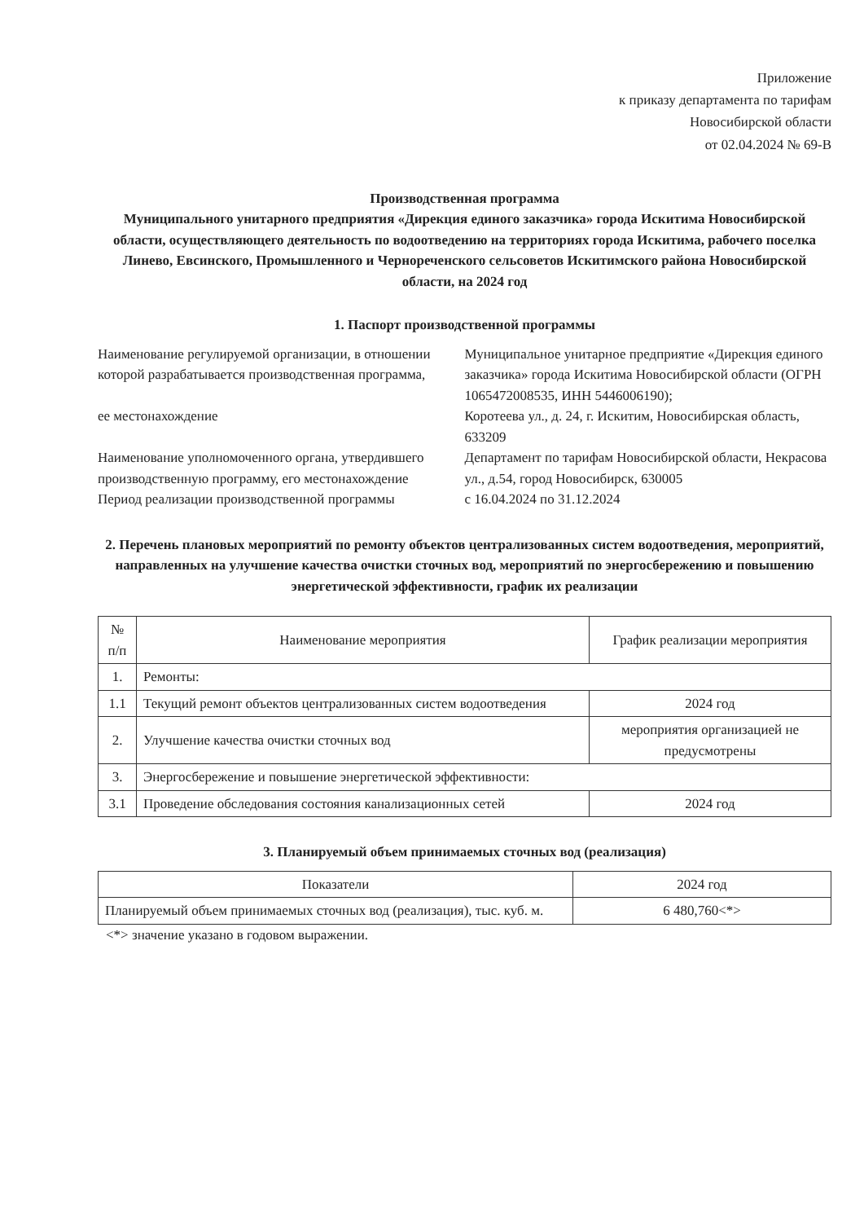Приложение
к приказу департамента по тарифам
Новосибирской области
от 02.04.2024 № 69-В
Производственная программа
Муниципального унитарного предприятия «Дирекция единого заказчика» города Искитима Новосибирской области, осуществляющего деятельность по водоотведению на территориях города Искитима, рабочего поселка Линево, Евсинского, Промышленного и Чернореченского сельсоветов Искитимского района Новосибирской области, на 2024 год
1. Паспорт производственной программы
| Наименование регулируемой организации, в отношении которой разрабатывается производственная программа, ее местонахождение | Муниципальное унитарное предприятие «Дирекция единого заказчика» города Искитима Новосибирской области (ОГРН 1065472008535, ИНН 5446006190); Коротеева ул., д. 24, г. Искитим, Новосибирская область, 633209 |
| Наименование уполномоченного органа, утвердившего производственную программу, его местонахождение | Департамент по тарифам Новосибирской области, Некрасова ул., д.54, город Новосибирск, 630005 |
| Период реализации производственной программы | с 16.04.2024 по 31.12.2024 |
2. Перечень плановых мероприятий по ремонту объектов централизованных систем водоотведения, мероприятий, направленных на улучшение качества очистки сточных вод, мероприятий по энергосбережению и повышению энергетической эффективности, график их реализации
| № п/п | Наименование мероприятия | График реализации мероприятия |
| --- | --- | --- |
| 1. | Ремонты: | |
| 1.1 | Текущий ремонт объектов централизованных систем водоотведения | 2024 год |
| 2. | Улучшение качества очистки сточных вод | мероприятия организацией не предусмотрены |
| 3. | Энергосбережение и повышение энергетической эффективности: | |
| 3.1 | Проведение обследования состояния канализационных сетей | 2024 год |
3. Планируемый объем принимаемых сточных вод (реализация)
| Показатели | 2024 год |
| --- | --- |
| Планируемый объем принимаемых сточных вод (реализация), тыс. куб. м. | 6 480,760<*> |
<*> значение указано в годовом выражении.